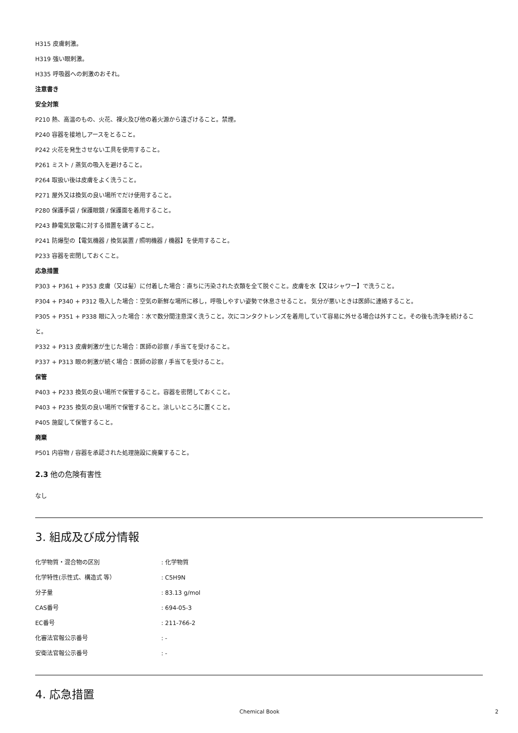H315 皮膚刺激。
H319 強い眼刺激。
H335 呼吸器への刺激のおそれ。
注意書き
安全対策
P210 熱、高温のもの、火花、裸火及び他の着火源から遠ざけること。禁煙。
P240 容器を接地しアースをとること。
P242 火花を発生させない工具を使用すること。
P261 ミスト / 蒸気の吸入を避けること。
P264 取扱い後は皮膚をよく洗うこと。
P271 屋外又は換気の良い場所でだけ使用すること。
P280 保護手袋 / 保護眼鏡 / 保護面を着用すること。
P243 静電気放電に対する措置を講ずること。
P241 防爆型の【電気機器 / 換気装置 / 照明機器 / 機器】を使用すること。
P233 容器を密閉しておくこと。
応急措置
P303 + P361 + P353 皮膚（又は髪）に付着した場合：直ちに汚染された衣類を全て脱ぐこと。皮膚を水【又はシャワー】で洗うこと。
P304 + P340 + P312 吸入した場合：空気の新鮮な場所に移し，呼吸しやすい姿勢で休息させること。 気分が悪いときは医師に連絡すること。
P305 + P351 + P338 眼に入った場合：水で数分間注意深く洗うこと。次にコンタクトレンズを着用していて容易に外せる場合は外すこと。その後も洗浄を続けること。
P332 + P313 皮膚刺激が生じた場合：医師の診察 / 手当てを受けること。
P337 + P313 眼の刺激が続く場合：医師の診察 / 手当てを受けること。
保管
P403 + P233 換気の良い場所で保管すること。容器を密閉しておくこと。
P403 + P235 換気の良い場所で保管すること。涼しいところに置くこと。
P405 施錠して保管すること。
廃棄
P501 内容物 / 容器を承認された処理施設に廃棄すること。
2.3 他の危険有害性
なし
3. 組成及び成分情報
化学物質・混合物の区別: 化学物質
化学特性(示性式、構造式 等）: C5H9N
分子量: 83.13 g/mol
CAS番号: 694-05-3
EC番号: 211-766-2
化審法官報公示番号: -
安衛法官報公示番号: -
4. 応急措置
Chemical Book 2